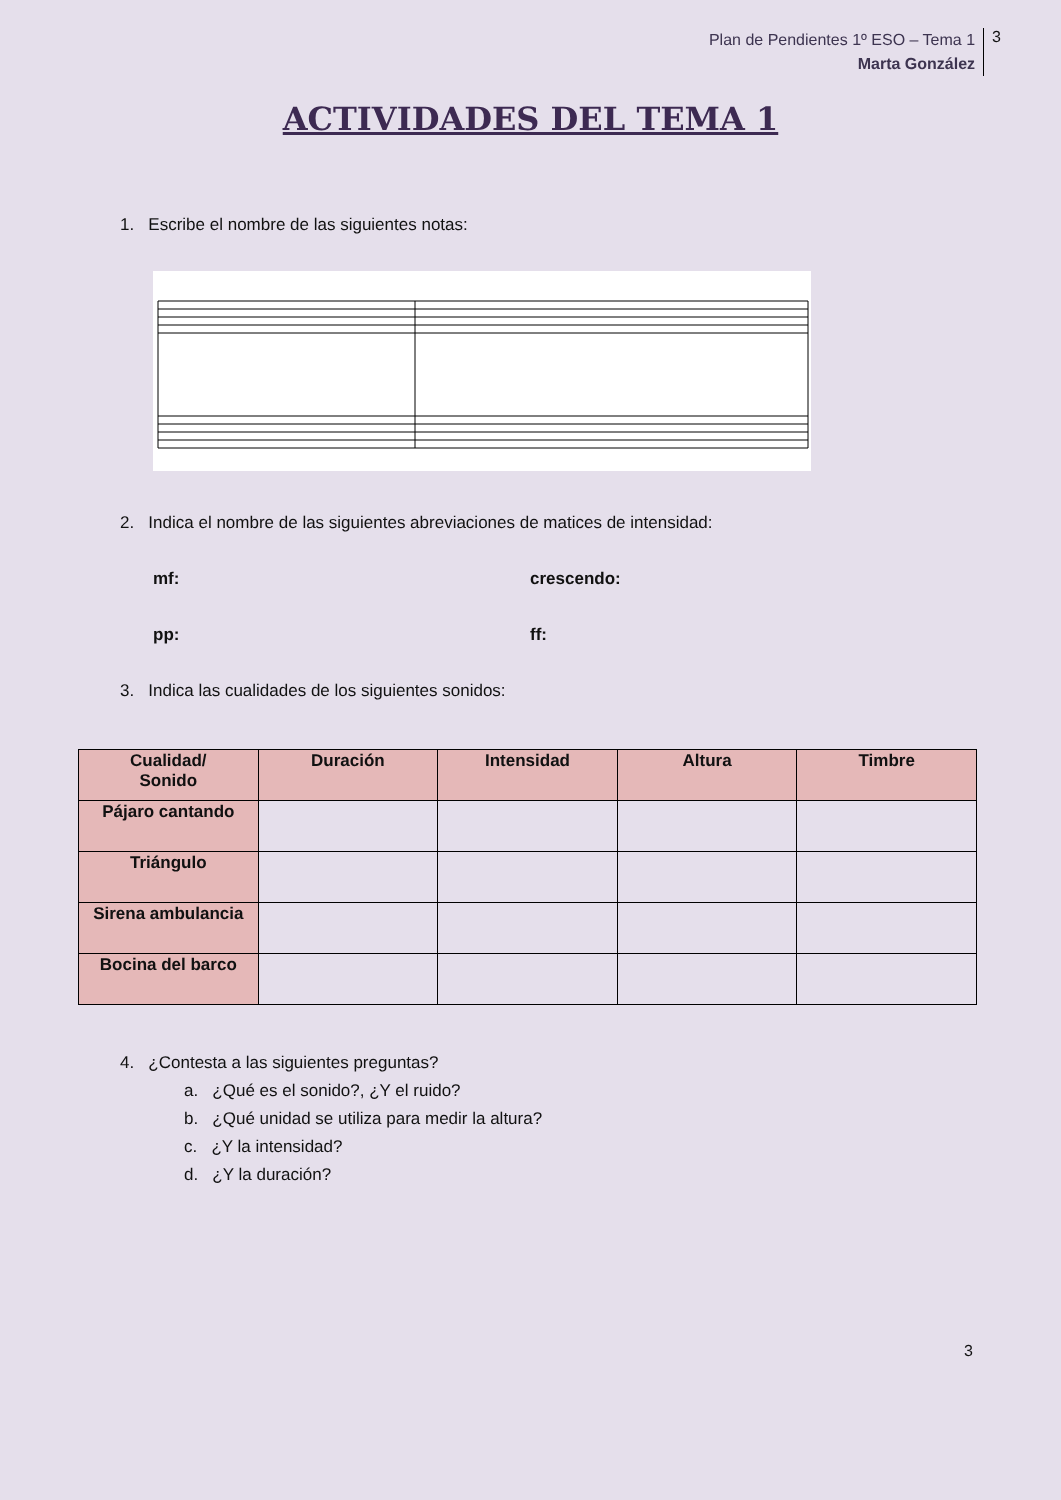Plan de Pendientes 1º ESO – Tema 1
Marta González
3
ACTIVIDADES DEL TEMA 1
1. Escribe el nombre de las siguientes notas:
2. Indica el nombre de las siguientes abreviaciones de matices de intensidad:
mf: crescendo:
pp: ff:
3. Indica las cualidades de los siguientes sonidos:
| Cualidad/ Sonido | Duración | Intensidad | Altura | Timbre |
| --- | --- | --- | --- | --- |
| Pájaro cantando | | | | |
| Triángulo | | | | |
| Sirena ambulancia | | | | |
| Bocina del barco | | | | |
4. ¿Contesta a las siguientes preguntas?
a. ¿Qué es el sonido?, ¿Y el ruido?
b. ¿Qué unidad se utiliza para medir la altura?
c. ¿Y la intensidad?
d. ¿Y la duración?
3